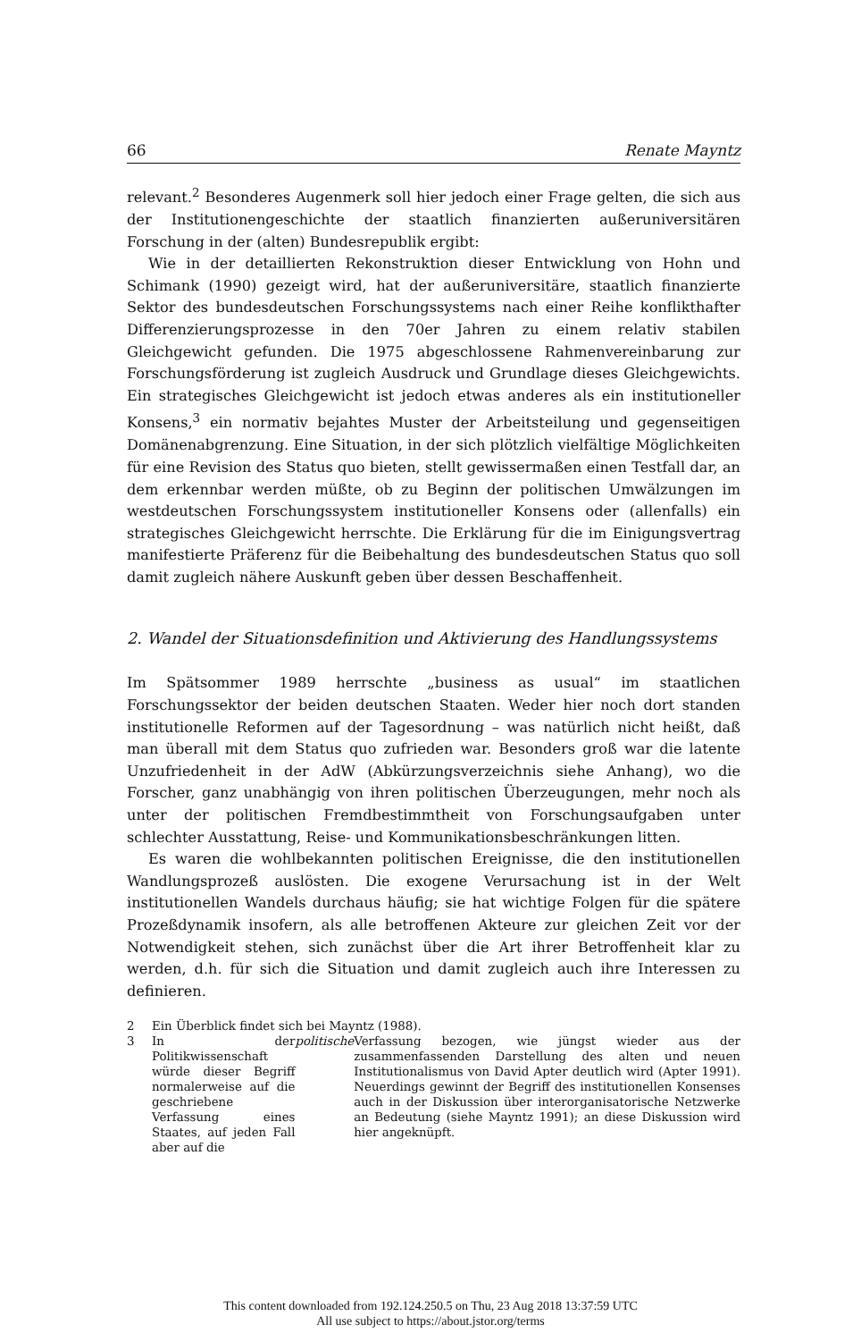66 Renate Mayntz
relevant.<sup>2</sup> Besonderes Augenmerk soll hier jedoch einer Frage gelten, die sich aus der Institutionengeschichte der staatlich finanzierten außeruniversitären Forschung in der (alten) Bundesrepublik ergibt:
Wie in der detaillierten Rekonstruktion dieser Entwicklung von Hohn und Schimank (1990) gezeigt wird, hat der außeruniversitäre, staatlich finanzierte Sektor des bundesdeutschen Forschungssystems nach einer Reihe konflikthafter Differenzierungsprozesse in den 70er Jahren zu einem relativ stabilen Gleichgewicht gefunden. Die 1975 abgeschlossene Rahmenvereinbarung zur Forschungsförderung ist zugleich Ausdruck und Grundlage dieses Gleichgewichts. Ein strategisches Gleichgewicht ist jedoch etwas anderes als ein institutioneller Konsens,<sup>3</sup> ein normativ bejahtes Muster der Arbeitsteilung und gegenseitigen Domänenabgrenzung. Eine Situation, in der sich plötzlich vielfältige Möglichkeiten für eine Revision des Status quo bieten, stellt gewissermaßen einen Testfall dar, an dem erkennbar werden müßte, ob zu Beginn der politischen Umwälzungen im westdeutschen Forschungssystem institutioneller Konsens oder (allenfalls) ein strategisches Gleichgewicht herrschte. Die Erklärung für die im Einigungsvertrag manifestierte Präferenz für die Beibehaltung des bundesdeutschen Status quo soll damit zugleich nähere Auskunft geben über dessen Beschaffenheit.
2. Wandel der Situationsdefinition und Aktivierung des Handlungssystems
Im Spätsommer 1989 herrschte „business as usual“ im staatlichen Forschungssektor der beiden deutschen Staaten. Weder hier noch dort standen institutionelle Reformen auf der Tagesordnung – was natürlich nicht heißt, daß man überall mit dem Status quo zufrieden war. Besonders groß war die latente Unzufriedenheit in der AdW (Abkürzungsverzeichnis siehe Anhang), wo die Forscher, ganz unabhängig von ihren politischen Überzeugungen, mehr noch als unter der politischen Fremdbestimmtheit von Forschungsaufgaben unter schlechter Ausstattung, Reise- und Kommunikationsbeschränkungen litten.
Es waren die wohlbekannten politischen Ereignisse, die den institutionellen Wandlungsprozeß auslösten. Die exogene Verursachung ist in der Welt institutionellen Wandels durchaus häufig; sie hat wichtige Folgen für die spätere Prozeßdynamik insofern, als alle betroffenen Akteure zur gleichen Zeit vor der Notwendigkeit stehen, sich zunächst über die Art ihrer Betroffenheit klar zu werden, d.h. für sich die Situation und damit zugleich auch ihre Interessen zu definieren.
2 Ein Überblick findet sich bei Mayntz (1988).
3 In der Politikwissenschaft würde dieser Begriff normalerweise auf die geschriebene Verfassung eines Staates, auf jeden Fall aber auf die politische Verfassung bezogen, wie jüngst wieder aus der zusammenfassenden Darstellung des alten und neuen Institutionalismus von David Apter deutlich wird (Apter 1991). Neuerdings gewinnt der Begriff des institutionellen Konsenses auch in der Diskussion über interorganisatorische Netzwerke an Bedeutung (siehe Mayntz 1991); an diese Diskussion wird hier angeknüpft.
This content downloaded from 192.124.250.5 on Thu, 23 Aug 2018 13:37:59 UTC
All use subject to https://about.jstor.org/terms